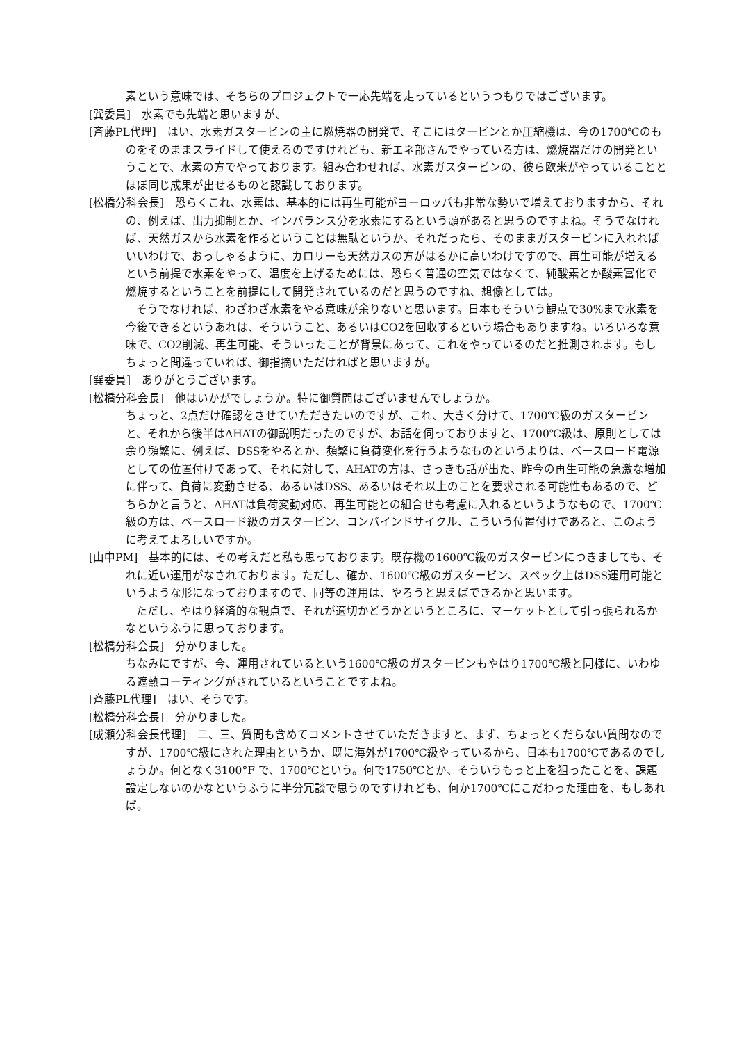素という意味では、そちらのプロジェクトで一応先端を走っているというつもりではございます。
[巽委員]　水素でも先端と思いますが、
[斉藤PL代理]　はい、水素ガスタービンの主に燃焼器の開発で、そこにはタービンとか圧縮機は、今の1700℃のものをそのままスライドして使えるのですけれども、新エネ部さんでやっている方は、燃焼器だけの開発ということで、水素の方でやっております。組み合わせれば、水素ガスタービンの、彼ら欧米がやっていることとほぼ同じ成果が出せるものと認識しております。
[松橋分科会長]　恐らくこれ、水素は、基本的には再生可能がヨーロッパも非常な勢いで増えておりますから、それの、例えば、出力抑制とか、インバランス分を水素にするという頭があると思うのですよね。そうでなければ、天然ガスから水素を作るということは無駄というか、それだったら、そのままガスタービンに入れればいいわけで、おっしゃるように、カロリーも天然ガスの方がはるかに高いわけですので、再生可能が増えるという前提で水素をやって、温度を上げるためには、恐らく普通の空気ではなくて、純酸素とか酸素富化で燃焼するということを前提にして開発されているのだと思うのですね、想像としては。
そうでなければ、わざわざ水素をやる意味が余りないと思います。日本もそういう観点で30%まで水素を今後できるというあれは、そういうこと、あるいはCO2を回収するという場合もありますね。いろいろな意味で、CO2削減、再生可能、そういったことが背景にあって、これをやっているのだと推測されます。もしちょっと間違っていれば、御指摘いただければと思いますが。
[巽委員]　ありがとうございます。
[松橋分科会長]　他はいかがでしょうか。特に御質問はございませんでしょうか。
ちょっと、2点だけ確認をさせていただきたいのですが、これ、大きく分けて、1700℃級のガスタービンと、それから後半はAHATの御説明だったのですが、お話を伺っておりますと、1700℃級は、原則としては余り頻繁に、例えば、DSSをやるとか、頻繁に負荷変化を行うようなものというよりは、ベースロード電源としての位置付けであって、それに対して、AHATの方は、さっきも話が出た、昨今の再生可能の急激な増加に伴って、負荷に変動させる、あるいはDSS、あるいはそれ以上のことを要求される可能性もあるので、どちらかと言うと、AHATは負荷変動対応、再生可能との組合せも考慮に入れるというようなもので、1700℃級の方は、ベースロード級のガスタービン、コンバインドサイクル、こういう位置付けであると、このように考えてよろしいですか。
[山中PM]　基本的には、その考えだと私も思っております。既存機の1600℃級のガスタービンにつきましても、それに近い運用がなされております。ただし、確か、1600℃級のガスタービン、スペック上はDSS運用可能というような形になっておりますので、同等の運用は、やろうと思えばできるかと思います。
ただし、やはり経済的な観点で、それが適切かどうかというところに、マーケットとして引っ張られるかなというふうに思っております。
[松橋分科会長]　分かりました。
ちなみにですが、今、運用されているという1600℃級のガスタービンもやはり1700℃級と同様に、いわゆる遮熱コーティングがされているということですよね。
[斉藤PL代理]　はい、そうです。
[松橋分科会長]　分かりました。
[成瀬分科会長代理]　二、三、質問も含めてコメントさせていただきますと、まず、ちょっとくだらない質問なのですが、1700℃級にされた理由というか、既に海外が1700℃級やっているから、日本も1700℃であるのでしょうか。何となく3100°F で、1700℃という。何で1750℃とか、そういうもっと上を狙ったことを、課題設定しないのかなというふうに半分冗談で思うのですけれども、何か1700℃にこだわった理由を、もしあれば。